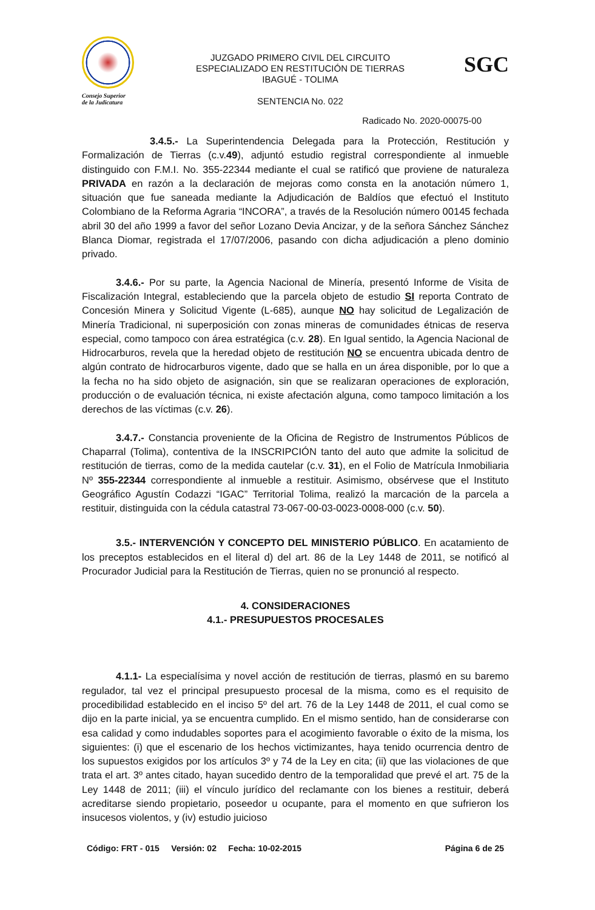Consejo Superior
de la Judicatura
JUZGADO PRIMERO CIVIL DEL CIRCUITO
ESPECIALIZADO EN RESTITUCIÓN DE TIERRAS
IBAGUÉ - TOLIMA
SENTENCIA No. 022
SGC
Radicado No. 2020-00075-00
3.4.5.- La Superintendencia Delegada para la Protección, Restitución y Formalización de Tierras (c.v.49), adjuntó estudio registral correspondiente al inmueble distinguido con F.M.I. No. 355-22344 mediante el cual se ratificó que proviene de naturaleza PRIVADA en razón a la declaración de mejoras como consta en la anotación número 1, situación que fue saneada mediante la Adjudicación de Baldíos que efectuó el Instituto Colombiano de la Reforma Agraria “INCORA”, a través de la Resolución número 00145 fechada abril 30 del año 1999 a favor del señor Lozano Devia Ancizar, y de la señora Sánchez Sánchez Blanca Diomar, registrada el 17/07/2006, pasando con dicha adjudicación a pleno dominio privado.
3.4.6.- Por su parte, la Agencia Nacional de Minería, presentó Informe de Visita de Fiscalización Integral, estableciendo que la parcela objeto de estudio SI reporta Contrato de Concesión Minera y Solicitud Vigente (L-685), aunque NO hay solicitud de Legalización de Minería Tradicional, ni superposición con zonas mineras de comunidades étnicas de reserva especial, como tampoco con área estratégica (c.v. 28). En Igual sentido, la Agencia Nacional de Hidrocarburos, revela que la heredad objeto de restitución NO se encuentra ubicada dentro de algún contrato de hidrocarburos vigente, dado que se halla en un área disponible, por lo que a la fecha no ha sido objeto de asignación, sin que se realizaran operaciones de exploración, producción o de evaluación técnica, ni existe afectación alguna, como tampoco limitación a los derechos de las víctimas (c.v. 26).
3.4.7.- Constancia proveniente de la Oficina de Registro de Instrumentos Públicos de Chaparral (Tolima), contentiva de la INSCRIPCIÓN tanto del auto que admite la solicitud de restitución de tierras, como de la medida cautelar (c.v. 31), en el Folio de Matrícula Inmobiliaria Nº 355-22344 correspondiente al inmueble a restituir. Asimismo, obsérvese que el Instituto Geográfico Agustín Codazzi “IGAC” Territorial Tolima, realizó la marcación de la parcela a restituir, distinguida con la cédula catastral 73-067-00-03-0023-0008-000 (c.v. 50).
3.5.- INTERVENCIÓN Y CONCEPTO DEL MINISTERIO PÚBLICO. En acatamiento de los preceptos establecidos en el literal d) del art. 86 de la Ley 1448 de 2011, se notificó al Procurador Judicial para la Restitución de Tierras, quien no se pronunció al respecto.
4. CONSIDERACIONES
4.1.- PRESUPUESTOS PROCESALES
4.1.1- La especialísima y novel acción de restitución de tierras, plasmó en su baremo regulador, tal vez el principal presupuesto procesal de la misma, como es el requisito de procedibilidad establecido en el inciso 5º del art. 76 de la Ley 1448 de 2011, el cual como se dijo en la parte inicial, ya se encuentra cumplido. En el mismo sentido, han de considerarse con esa calidad y como indudables soportes para el acogimiento favorable o éxito de la misma, los siguientes: (i) que el escenario de los hechos victimizantes, haya tenido ocurrencia dentro de los supuestos exigidos por los artículos 3º y 74 de la Ley en cita; (ii) que las violaciones de que trata el art. 3º antes citado, hayan sucedido dentro de la temporalidad que prevé el art. 75 de la Ley 1448 de 2011; (iii) el vínculo jurídico del reclamante con los bienes a restituir, deberá acreditarse siendo propietario, poseedor u ocupante, para el momento en que sufrieron los insucesos violentos, y (iv) estudio juicioso
Código: FRT - 015 Versión: 02 Fecha: 10-02-2015 Página 6 de 25